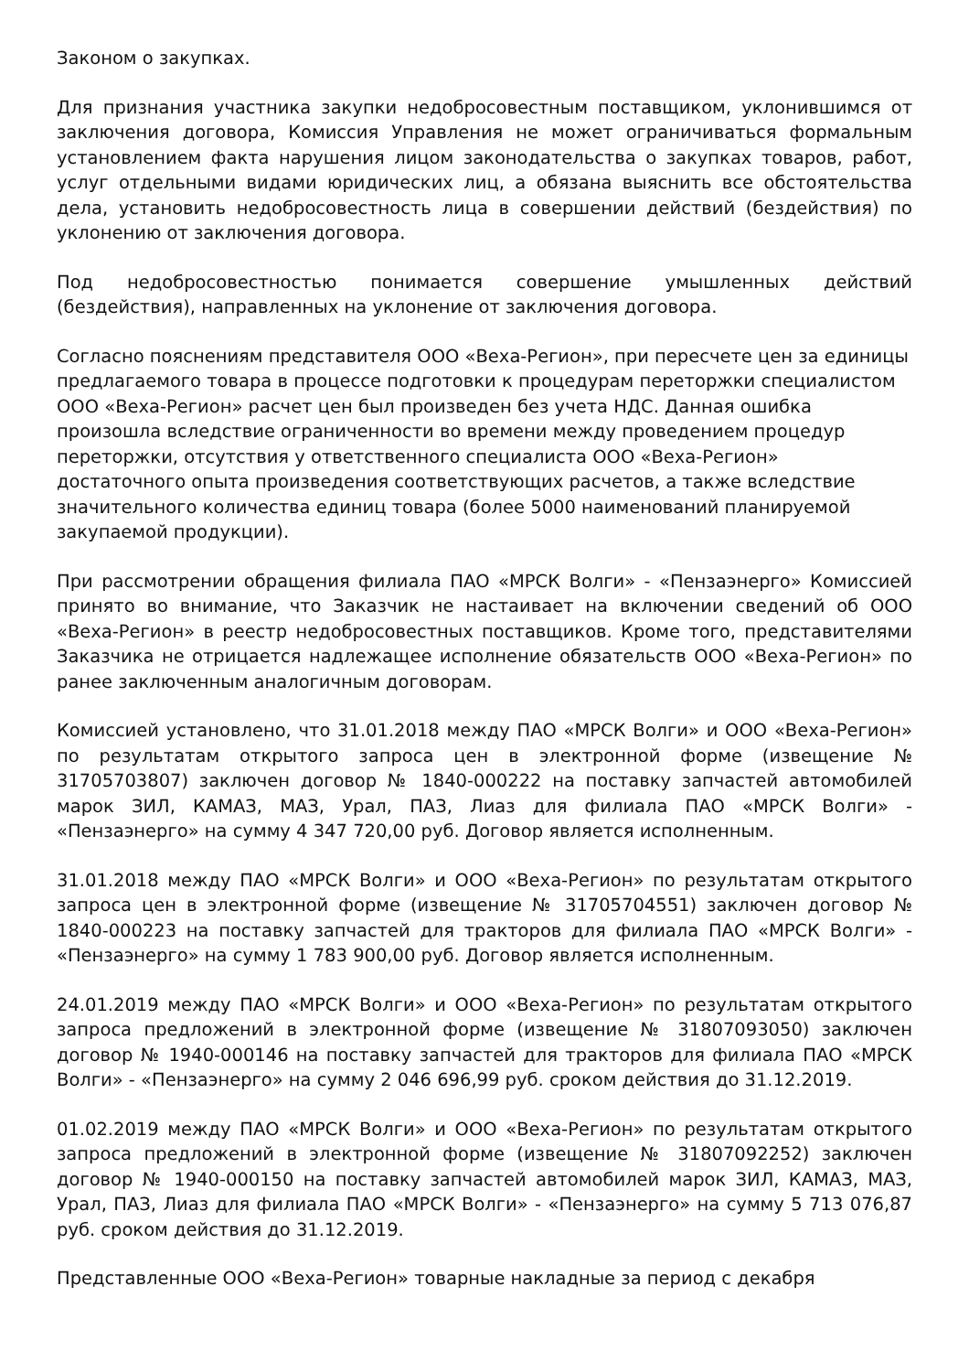Законом о закупках.
Для признания участника закупки недобросовестным поставщиком, уклонившимся от заключения договора, Комиссия Управления не может ограничиваться формальным установлением факта нарушения лицом законодательства о закупках товаров, работ, услуг отдельными видами юридических лиц, а обязана выяснить все обстоятельства дела, установить недобросовестность лица в совершении действий (бездействия) по уклонению от заключения договора.
Под недобросовестностью понимается совершение умышленных действий (бездействия), направленных на уклонение от заключения договора.
Согласно пояснениям представителя ООО «Веха-Регион», при пересчете цен за единицы предлагаемого товара в процессе подготовки к процедурам переторжки специалистом ООО «Веха-Регион» расчет цен был произведен без учета НДС. Данная ошибка произошла вследствие ограниченности во времени между проведением процедур переторжки, отсутствия у ответственного специалиста ООО «Веха-Регион» достаточного опыта произведения соответствующих расчетов, а также вследствие значительного количества единиц товара (более 5000 наименований планируемой закупаемой продукции).
При рассмотрении обращения филиала ПАО «МРСК Волги» - «Пензаэнерго» Комиссией принято во внимание, что Заказчик не настаивает на включении сведений об ООО «Веха-Регион» в реестр недобросовестных поставщиков. Кроме того, представителями Заказчика не отрицается надлежащее исполнение обязательств ООО «Веха-Регион» по ранее заключенным аналогичным договорам.
Комиссией установлено, что 31.01.2018 между ПАО «МРСК Волги» и ООО «Веха-Регион» по результатам открытого запроса цен в электронной форме (извещение № 31705703807) заключен договор № 1840-000222 на поставку запчастей автомобилей марок ЗИЛ, КАМАЗ, МАЗ, Урал, ПАЗ, Лиаз для филиала ПАО «МРСК Волги» - «Пензаэнерго» на сумму 4 347 720,00 руб. Договор является исполненным.
31.01.2018 между ПАО «МРСК Волги» и ООО «Веха-Регион» по результатам открытого запроса цен в электронной форме (извещение № 31705704551) заключен договор № 1840-000223 на поставку запчастей для тракторов для филиала ПАО «МРСК Волги» - «Пензаэнерго» на сумму 1 783 900,00 руб. Договор является исполненным.
24.01.2019 между ПАО «МРСК Волги» и ООО «Веха-Регион» по результатам открытого запроса предложений в электронной форме (извещение № 31807093050) заключен договор № 1940-000146 на поставку запчастей для тракторов для филиала ПАО «МРСК Волги» - «Пензаэнерго» на сумму 2 046 696,99 руб. сроком действия до 31.12.2019.
01.02.2019 между ПАО «МРСК Волги» и ООО «Веха-Регион» по результатам открытого запроса предложений в электронной форме (извещение № 31807092252) заключен договор № 1940-000150 на поставку запчастей автомобилей марок ЗИЛ, КАМАЗ, МАЗ, Урал, ПАЗ, Лиаз для филиала ПАО «МРСК Волги» - «Пензаэнерго» на сумму 5 713 076,87 руб. сроком действия до 31.12.2019.
Представленные ООО «Веха-Регион» товарные накладные за период с декабря